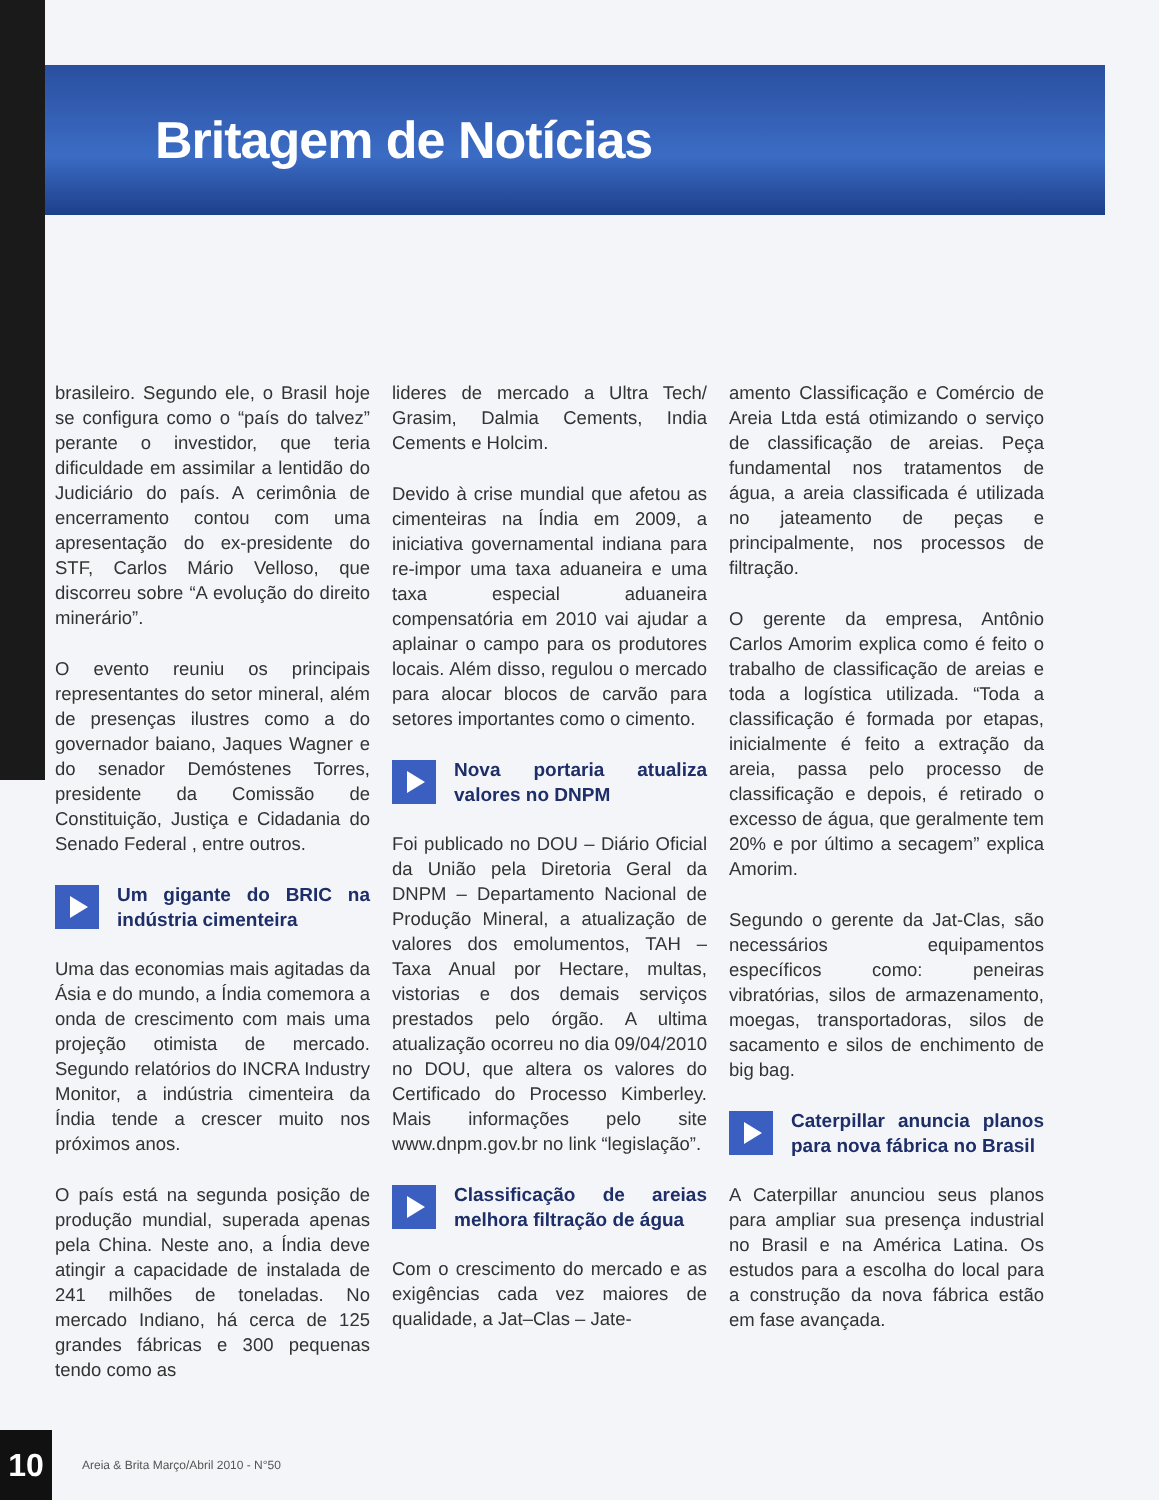Britagem de Notícias
brasileiro. Segundo ele, o Brasil hoje se configura como o “país do talvez” perante o investidor, que teria dificuldade em assimilar a lentidão do Judiciário do país. A cerimônia de encerramento contou com uma apresentação do ex-presidente do STF, Carlos Mário Velloso, que discorreu sobre “A evolução do direito minerário”.
O evento reuniu os principais representantes do setor mineral, além de presenças ilustres como a do governador baiano, Jaques Wagner e do senador Demóstenes Torres, presidente da Comissão de Constituição, Justiça e Cidadania do Senado Federal , entre outros.
Um gigante do BRIC na indústria cimenteira
Uma das economias mais agitadas da Ásia e do mundo, a Índia comemora a onda de crescimento com mais uma projeção otimista de mercado. Segundo relatórios do INCRA Industry Monitor, a indústria cimenteira da Índia tende a crescer muito nos próximos anos.
O país está na segunda posição de produção mundial, superada apenas pela China. Neste ano, a Índia deve atingir a capacidade de instalada de 241 milhões de toneladas. No mercado Indiano, há cerca de 125 grandes fábricas e 300 pequenas tendo como as
lideres de mercado a Ultra Tech/ Grasim, Dalmia Cements, India Cements e Holcim.
Devido à crise mundial que afetou as cimenteiras na Índia em 2009, a iniciativa governamental indiana para re-impor uma taxa aduaneira e uma taxa especial aduaneira compensatória em 2010 vai ajudar a aplainar o campo para os produtores locais. Além disso, regulou o mercado para alocar blocos de carvão para setores importantes como o cimento.
Nova portaria atualiza valores no DNPM
Foi publicado no DOU – Diário Oficial da União pela Diretoria Geral da DNPM – Departamento Nacional de Produção Mineral, a atualização de valores dos emolumentos, TAH – Taxa Anual por Hectare, multas, vistorias e dos demais serviços prestados pelo órgão. A ultima atualização ocorreu no dia 09/04/2010 no DOU, que altera os valores do Certificado do Processo Kimberley. Mais informações pelo site www.dnpm.gov.br no link “legislação”.
Classificação de areias melhora filtração de água
Com o crescimento do mercado e as exigências cada vez maiores de qualidade, a Jat–Clas – Jate-
amento Classificação e Comércio de Areia Ltda está otimizando o serviço de classificação de areias. Peça fundamental nos tratamentos de água, a areia classificada é utilizada no jateamento de peças e principalmente, nos processos de filtração.
O gerente da empresa, Antônio Carlos Amorim explica como é feito o trabalho de classificação de areias e toda a logística utilizada. “Toda a classificação é formada por etapas, inicialmente é feito a extração da areia, passa pelo processo de classificação e depois, é retirado o excesso de água, que geralmente tem 20% e por último a secagem” explica Amorim.
Segundo o gerente da Jat-Clas, são necessários equipamentos específicos como: peneiras vibratórias, silos de armazenamento, moegas, transportadoras, silos de sacamento e silos de enchimento de big bag.
Caterpillar anuncia planos para nova fábrica no Brasil
A Caterpillar anunciou seus planos para ampliar sua presença industrial no Brasil e na América Latina. Os estudos para a escolha do local para a construção da nova fábrica estão em fase avançada.
10
Areia & Brita Março/Abril 2010 - N°50